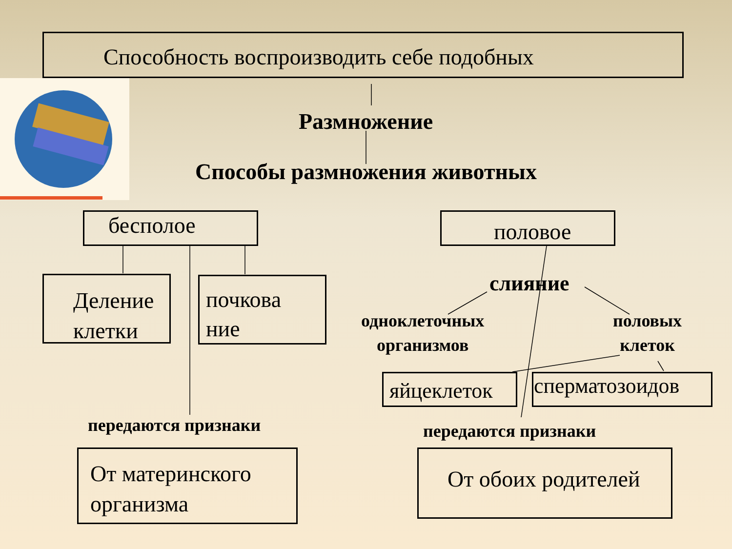Способность воспроизводить себе подобных
Размножение
Способы размножения животных
бесполое половое
Деление
клетки
почкова
ние
слияние
одноклеточных
организмов
половых
клеток
яйцеклеток сперматозоидов
передаются признаки передаются признаки
От материнского
организма
От обоих родителей